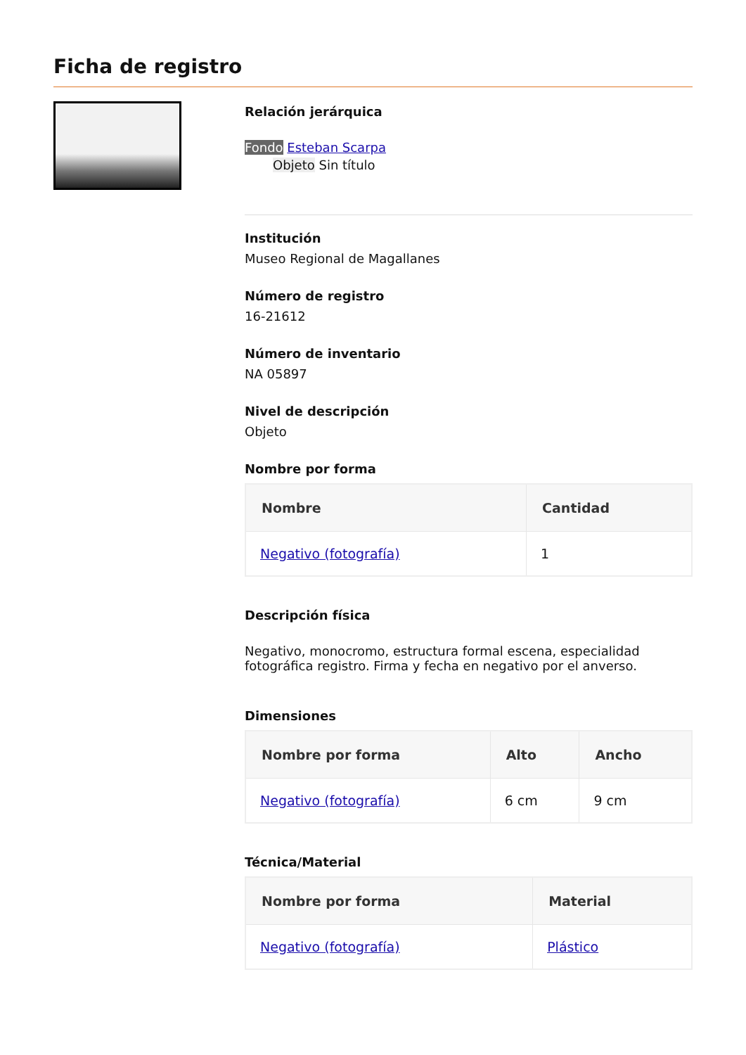Ficha de registro
Relación jerárquica
Fondo Esteban Scarpa
Objeto Sin título
Institución
Museo Regional de Magallanes
Número de registro
16-21612
Número de inventario
NA 05897
Nivel de descripción
Objeto
Nombre por forma
| Nombre | Cantidad |
| --- | --- |
| Negativo (fotografía) | 1 |
Descripción física
Negativo, monocromo, estructura formal escena, especialidad fotográfica registro. Firma y fecha en negativo por el anverso.
Dimensiones
| Nombre por forma | Alto | Ancho |
| --- | --- | --- |
| Negativo (fotografía) | 6 cm | 9 cm |
Técnica/Material
| Nombre por forma | Material |
| --- | --- |
| Negativo (fotografía) | Plástico |